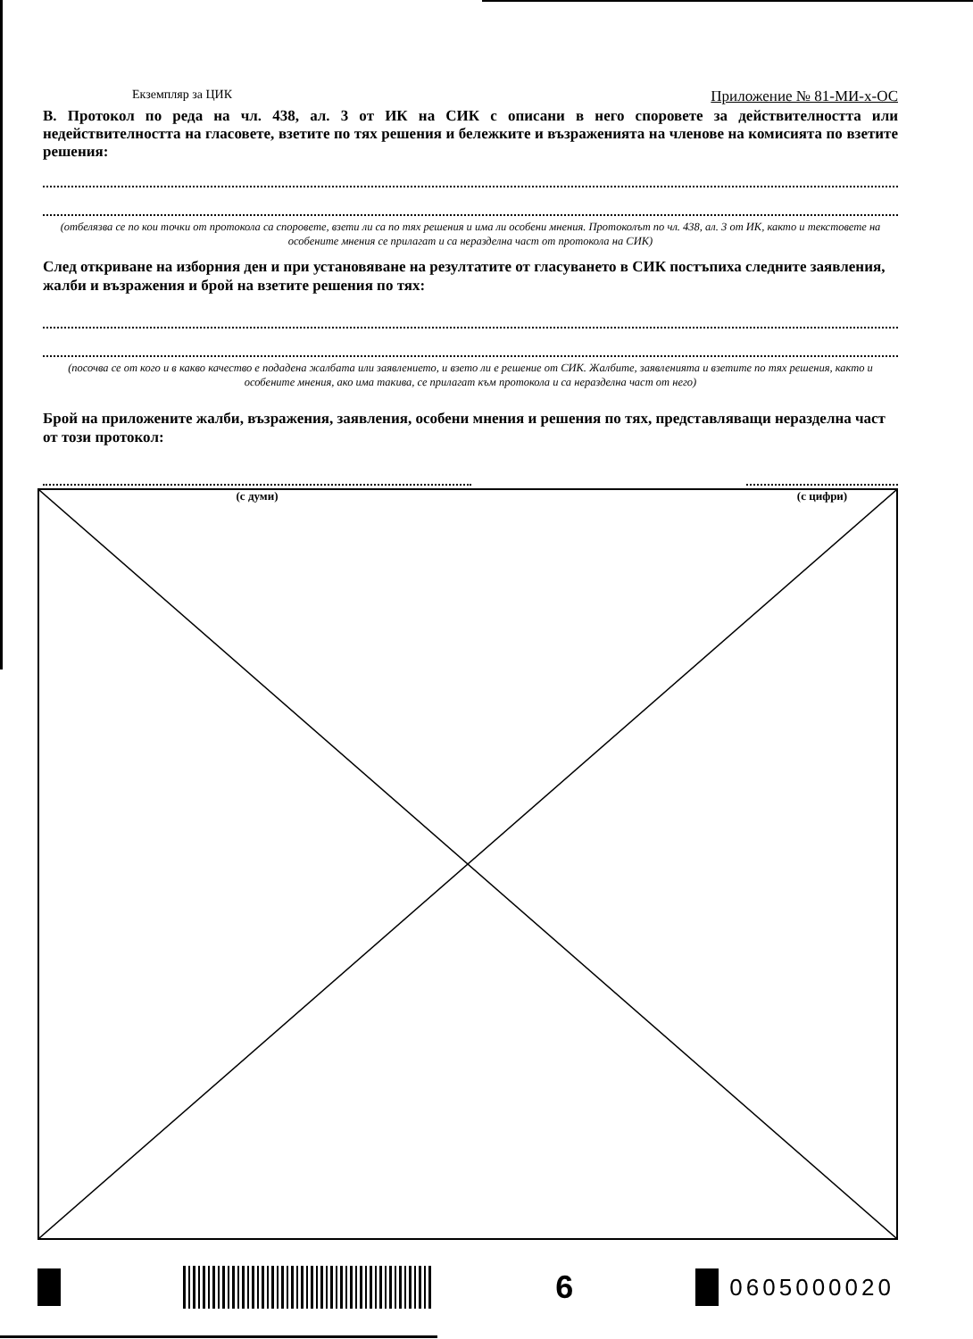Екземпляр за ЦИК Приложение № 81-МИ-х-ОС
В. Протокол по реда на чл. 438, ал. 3 от ИК на СИК с описани в него споровете за действителността или недействителността на гласовете, взетите по тях решения и бележките и възраженията на членове на комисията по взетите решения:
(отбелязва се по кои точки от протокола са споровете, взети ли са по тях решения и има ли особени мнения. Протоколът по чл. 438, ал. 3 от ИК, както и текстовете на особените мнения се прилагат и са неразделна част от протокола на СИК)
След откриване на изборния ден и при установяване на резултатите от гласуването в СИК постъпиха следните заявления, жалби и възражения и брой на взетите решения по тях:
(посочва се от кого и в какво качество е подадена жалбата или заявлението, и взето ли е решение от СИК. Жалбите, заявленията и взетите по тях решения, както и особените мнения, ако има такива, се прилагат към протокола и са неразделна част от него)
Брой на приложените жалби, възражения, заявления, особени мнения и решения по тях, представляващи неразделна част от този протокол:
(с думи) (с цифри)
6
0605000020